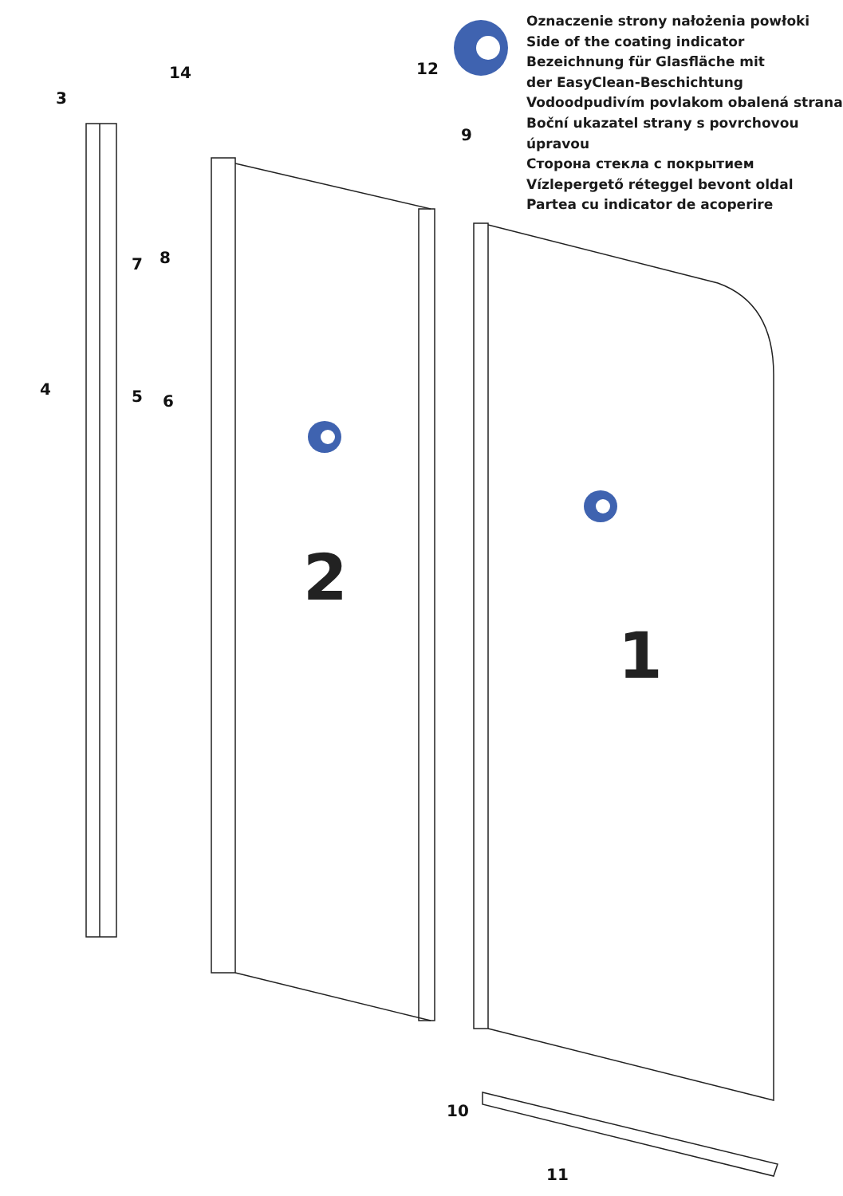2
1
3
4
5
6
7
8
9
10
11
12
14
Oznaczenie strony nałożenia powłoki
Side of the coating indicator
Bezeichnung für Glasfläche mit
der EasyClean-Beschichtung
Vodoodpudivím povlakom obalená strana
Boční ukazatel strany s povrchovou úpravou
Сторона стекла с покрытием
Vízlepergető réteggel bevont oldal
Partea cu indicator de acoperire